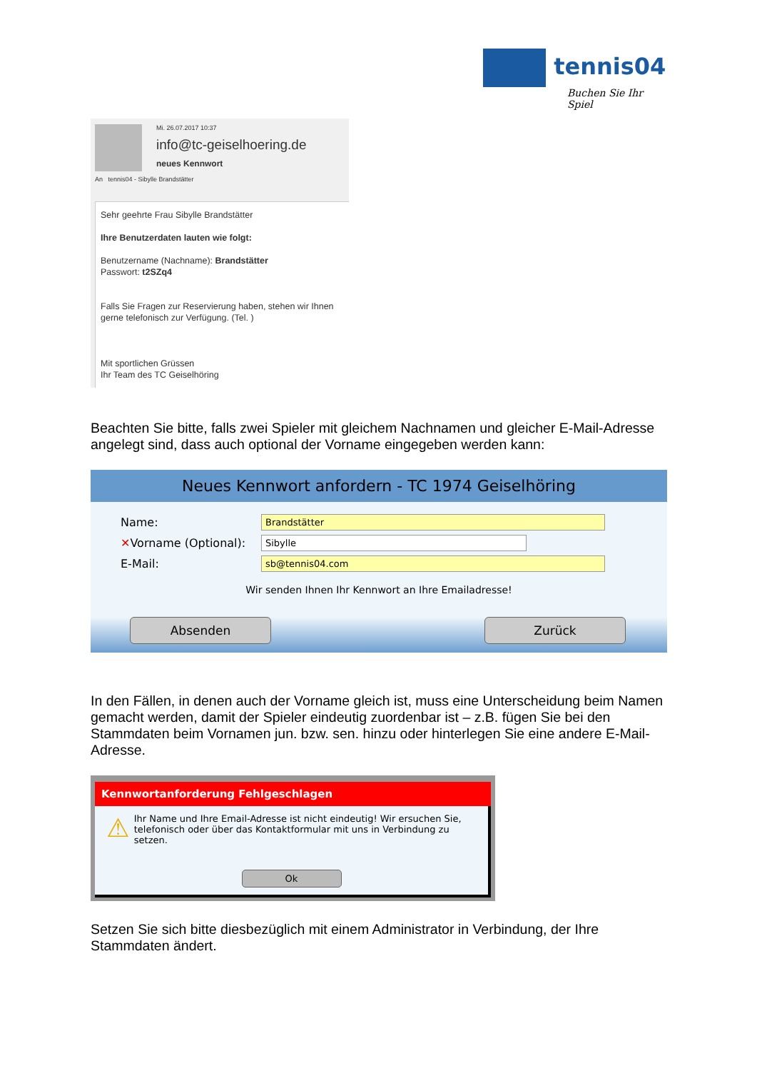tennis04
Buchen Sie Ihr Spiel
Mi. 26.07.2017 10:37
info@tc-geiselhoering.de
neues Kennwort
An tennis04 - Sibylle Brandstätter
Sehr geehrte Frau Sibylle Brandstätter
Ihre Benutzerdaten lauten wie folgt:
Benutzername (Nachname): Brandstätter
Passwort: t2SZq4
Falls Sie Fragen zur Reservierung haben, stehen wir Ihnen gerne telefonisch zur Verfügung. (Tel. )
Mit sportlichen Grüssen
Ihr Team des TC Geiselhöring
Beachten Sie bitte, falls zwei Spieler mit gleichem Nachnamen und gleicher E-Mail-Adresse angelegt sind, dass auch optional der Vorname eingegeben werden kann:
Neues Kennwort anfordern - TC 1974 Geiselhöring
Name:
Brandstätter
✕Vorname (Optional):
Sibylle
E-Mail:
sb@tennis04.com
Wir senden Ihnen Ihr Kennwort an Ihre Emailadresse!
Absenden Zurück
In den Fällen, in denen auch der Vorname gleich ist, muss eine Unterscheidung beim Namen gemacht werden, damit der Spieler eindeutig zuordenbar ist – z.B. fügen Sie bei den Stammdaten beim Vornamen jun. bzw. sen. hinzu oder hinterlegen Sie eine andere E-Mail-Adresse.
Kennwortanforderung Fehlgeschlagen
⚠
Ihr Name und Ihre Email-Adresse ist nicht eindeutig! Wir ersuchen Sie, telefonisch oder über das Kontaktformular mit uns in Verbindung zu setzen.
Ok
Setzen Sie sich bitte diesbezüglich mit einem Administrator in Verbindung, der Ihre Stammdaten ändert.